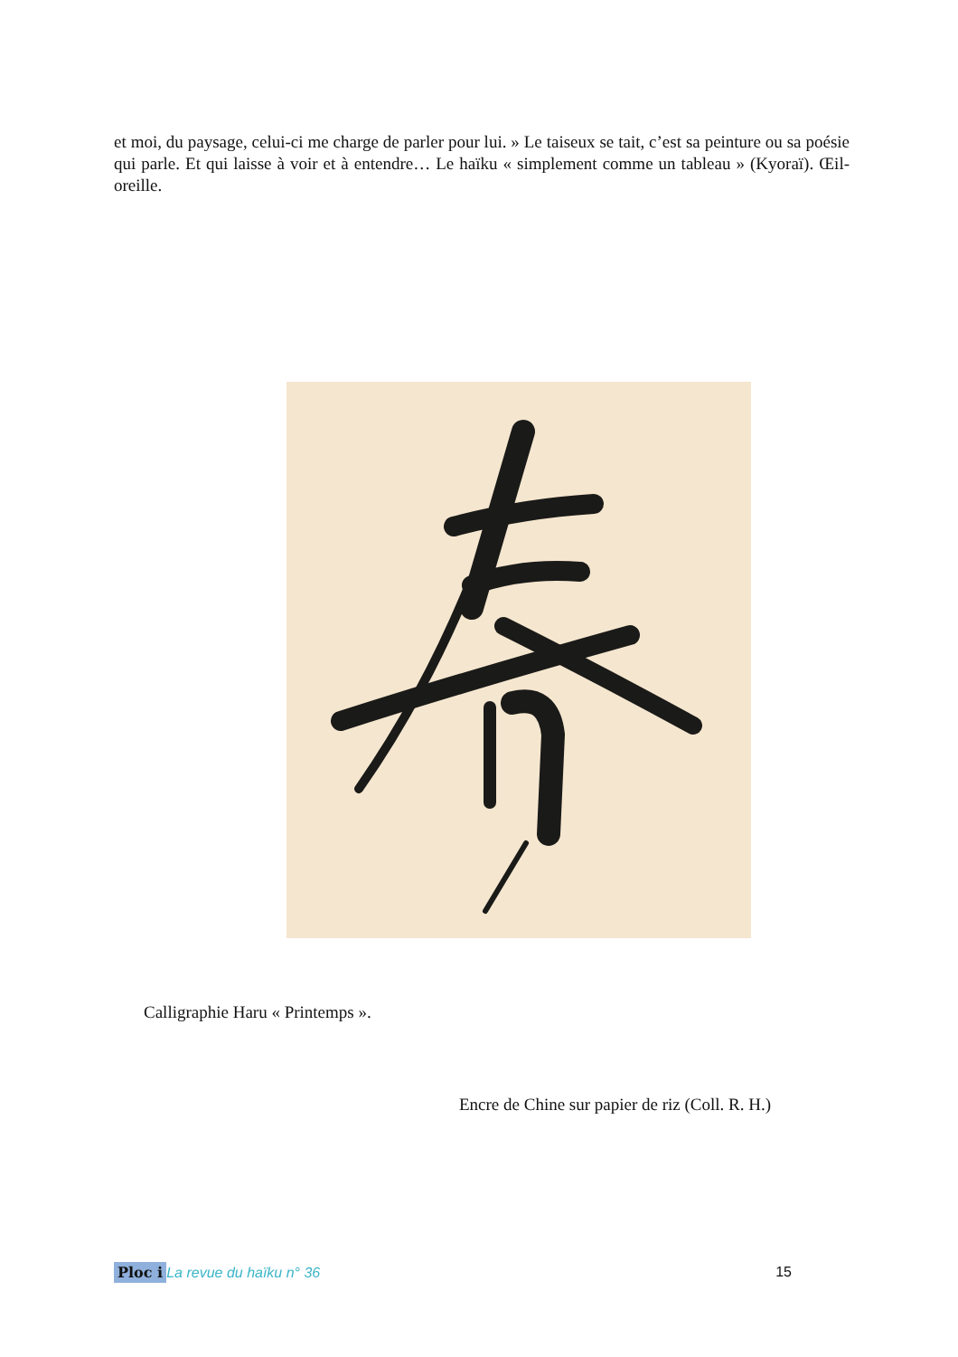et moi, du paysage, celui-ci me charge de parler pour lui. » Le taiseux se tait, c’est sa peinture ou sa poésie qui parle. Et qui laisse à voir et à entendre… Le haïku « simplement comme un tableau » (Kyoraï). Œil-oreille.
Calligraphie Haru « Printemps ».
Encre de Chine sur papier de riz (Coll. R. H.)
Ploc i La revue du haïku n° 36 15